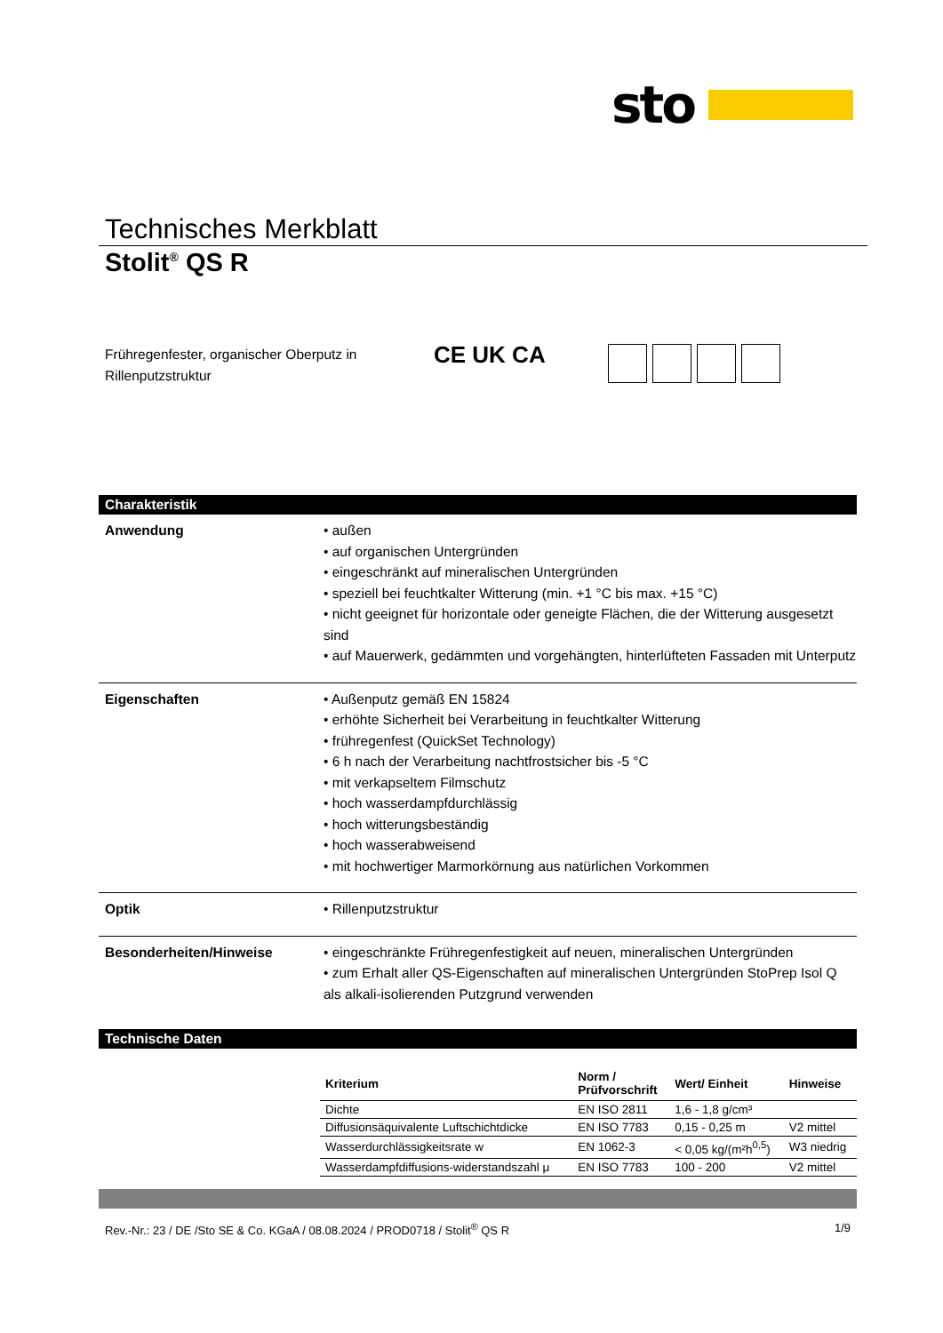sto
Technisches Merkblatt
Stolit<sup>®</sup> QS R
Frühregenfester, organischer Oberputz in Rillenputzstruktur
CE UK CA
Charakteristik
Anwendung • außen
• auf organischen Untergründen
• eingeschränkt auf mineralischen Untergründen
• speziell bei feuchtkalter Witterung (min. +1 °C bis max. +15 °C)
• nicht geeignet für horizontale oder geneigte Flächen, die der Witterung ausgesetzt sind
• auf Mauerwerk, gedämmten und vorgehängten, hinterlüfteten Fassaden mit Unterputz
Eigenschaften • Außenputz gemäß EN 15824
• erhöhte Sicherheit bei Verarbeitung in feuchtkalter Witterung
• frühregenfest (QuickSet Technology)
• 6 h nach der Verarbeitung nachtfrostsicher bis -5 °C
• mit verkapseltem Filmschutz
• hoch wasserdampfdurchlässig
• hoch witterungsbeständig
• hoch wasserabweisend
• mit hochwertiger Marmorkörnung aus natürlichen Vorkommen
Optik • Rillenputzstruktur
Besonderheiten/Hinweise • eingeschränkte Frühregenfestigkeit auf neuen, mineralischen Untergründen
• zum Erhalt aller QS-Eigenschaften auf mineralischen Untergründen StoPrep Isol Q als alkali-isolierenden Putzgrund verwenden
Technische Daten
| Kriterium | Norm / Prüfvorschrift | Wert/ Einheit | Hinweise |
| --- | --- | --- | --- |
| Dichte | EN ISO 2811 | 1,6 - 1,8 g/cm³ | |
| Diffusionsäquivalente Luftschichtdicke | EN ISO 7783 | 0,15 - 0,25 m | V2 mittel |
| Wasserdurchlässigkeitsrate w | EN 1062-3 | < 0,05 kg/(m²h<sup>0,5</sup>) | W3 niedrig |
| Wasserdampfdiffusions-widerstandszahl μ | EN ISO 7783 | 100 - 200 | V2 mittel |
Rev.-Nr.: 23 / DE /Sto SE & Co. KGaA / 08.08.2024 / PROD0718 / Stolit<sup>®</sup> QS R 1/9